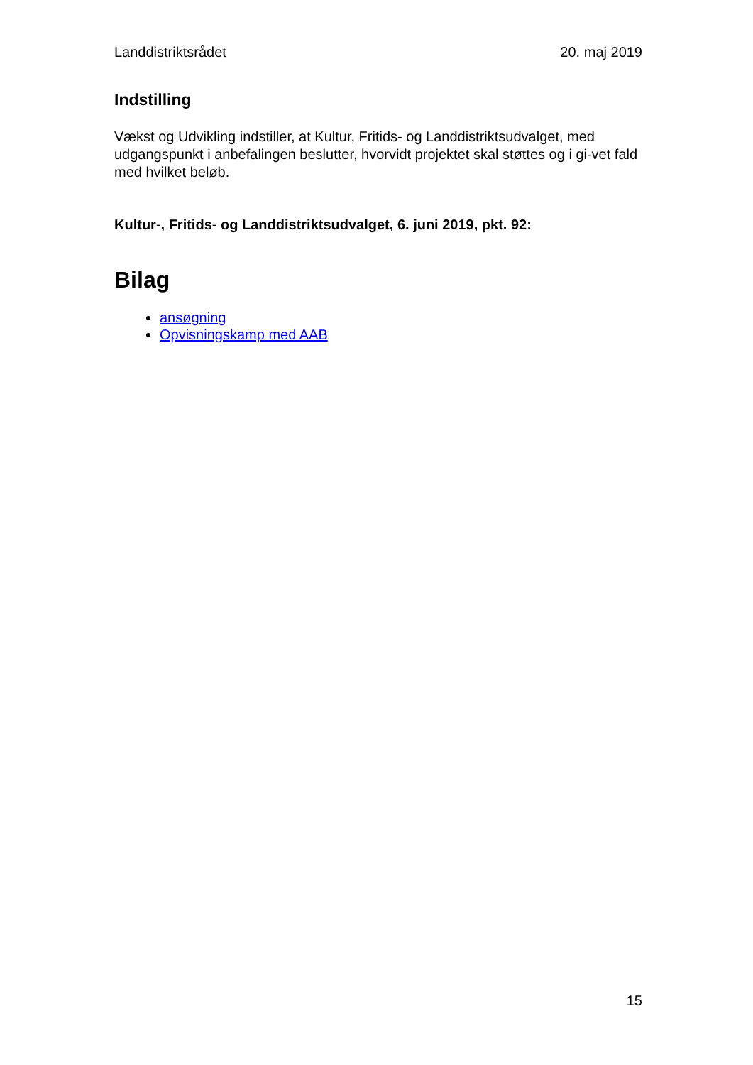Landdistriktsrådet 20. maj 2019
Indstilling
Vækst og Udvikling indstiller, at Kultur, Fritids- og Landdistriktsudvalget, med udgangspunkt i anbefalingen beslutter, hvorvidt projektet skal støttes og i gi-vet fald med hvilket beløb.
Kultur-, Fritids- og Landdistriktsudvalget, 6. juni 2019, pkt. 92:
Bilag
ansøgning
Opvisningskamp med AAB
15